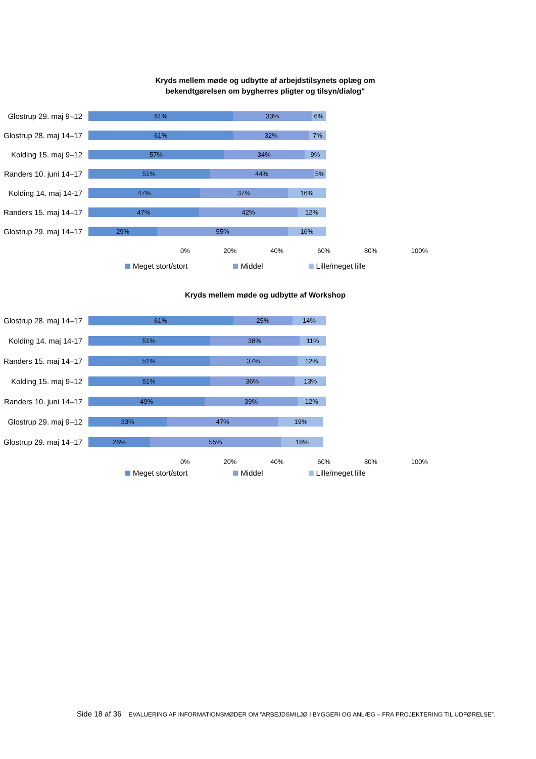Kryds mellem møde og udbytte af arbejdstilsynets oplæg om
bekendtgørelsen om bygherres pligter og tilsyn/dialog"
Glostrup 29. maj 9–12
61% 33% 6%
Glostrup 28. maj 14–17
61% 32% 7%
Kolding 15. maj 9–12
57% 34% 9%
Randers 10. juni 14–17
51% 44% 5%
Kolding 14. maj 14-17
47% 37% 16%
Randers 15. maj 14–17
47% 42% 12%
Glostrup 29. maj 14–17
29% 55% 16%
0% 20% 40% 60% 80% 100%
Meget stort/stort Middel Lille/meget lille
Kryds mellem møde og udbytte af Workshop
Glostrup 28. maj 14–17
61% 25% 14%
Kolding 14. maj 14-17
51% 38% 11%
Randers 15. maj 14–17
51% 37% 12%
Kolding 15. maj 9–12
51% 36% 13%
Randers 10. juni 14–17
49% 39% 12%
Glostrup 29. maj 9–12
33% 47% 19%
Glostrup 29. maj 14–17
26% 55% 18%
0% 20% 40% 60% 80% 100%
Meget stort/stort Middel Lille/meget lille
Side 18 af 36 EVALUERING AF INFORMATIONSMØDER OM ”ARBEJDSMILJØ I BYGGERI OG ANLÆG – FRA PROJEKTERING TIL UDFØRELSE”.